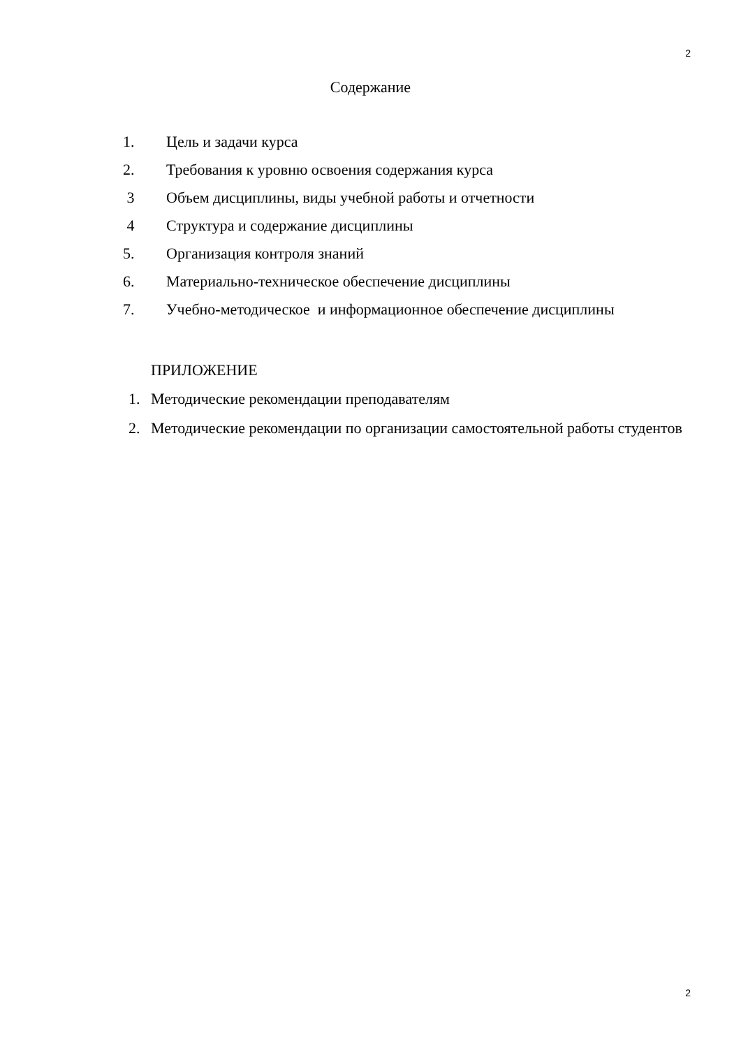2
Содержание
1. Цель и задачи курса
2. Требования к уровню освоения содержания курса
3 Объем дисциплины, виды учебной работы и отчетности
4 Структура и содержание дисциплины
5. Организация контроля знаний
6. Материально-техническое обеспечение дисциплины
7. Учебно-методическое и информационное обеспечение дисциплины
ПРИЛОЖЕНИЕ
1. Методические рекомендации преподавателям
2. Методические рекомендации по организации самостоятельной работы студентов
2